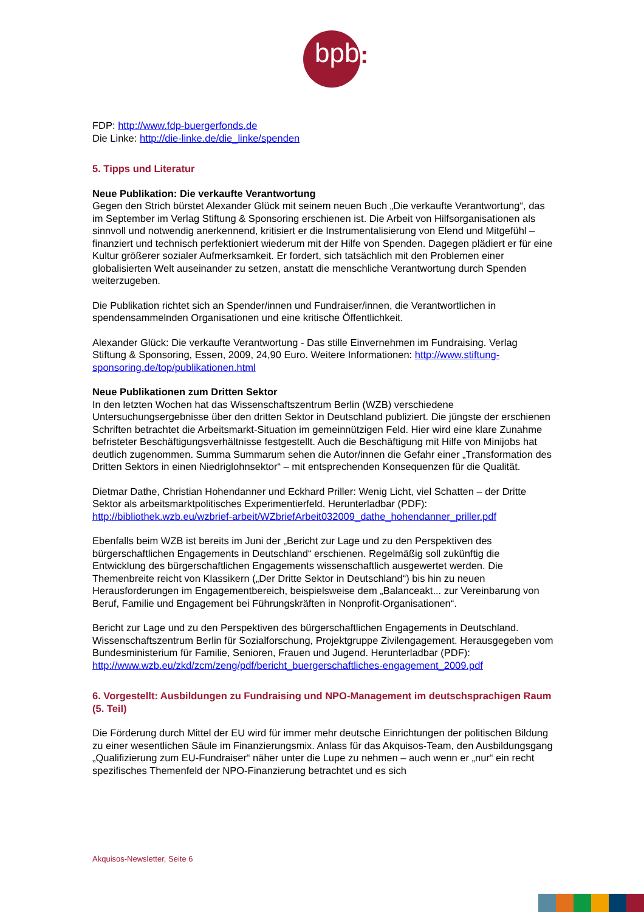bpb :
FDP: http://www.fdp-buergerfonds.de
Die Linke: http://die-linke.de/die_linke/spenden
5. Tipps und Literatur
Neue Publikation: Die verkaufte Verantwortung
Gegen den Strich bürstet Alexander Glück mit seinem neuen Buch „Die verkaufte Verantwortung“, das im September im Verlag Stiftung & Sponsoring erschienen ist. Die Arbeit von Hilfsorganisationen als sinnvoll und notwendig anerkennend, kritisiert er die Instrumentalisierung von Elend und Mitgefühl – finanziert und technisch perfektioniert wiederum mit der Hilfe von Spenden. Dagegen plädiert er für eine Kultur größerer sozialer Aufmerksamkeit. Er fordert, sich tatsächlich mit den Problemen einer globalisierten Welt auseinander zu setzen, anstatt die menschliche Verantwortung durch Spenden weiterzugeben.
Die Publikation richtet sich an Spender/innen und Fundraiser/innen, die Verantwortlichen in spendensammelnden Organisationen und eine kritische Öffentlichkeit.
Alexander Glück: Die verkaufte Verantwortung - Das stille Einvernehmen im Fundraising. Verlag Stiftung & Sponsoring, Essen, 2009, 24,90 Euro. Weitere Informationen: http://www.stiftung-sponsoring.de/top/publikationen.html
Neue Publikationen zum Dritten Sektor
In den letzten Wochen hat das Wissenschaftszentrum Berlin (WZB) verschiedene Untersuchungsergebnisse über den dritten Sektor in Deutschland publiziert. Die jüngste der erschienen Schriften betrachtet die Arbeitsmarkt-Situation im gemeinnützigen Feld. Hier wird eine klare Zunahme befristeter Beschäftigungsverhältnisse festgestellt. Auch die Beschäftigung mit Hilfe von Minijobs hat deutlich zugenommen. Summa Summarum sehen die Autor/innen die Gefahr einer „Transformation des Dritten Sektors in einen Niedriglohnsektor“ – mit entsprechenden Konsequenzen für die Qualität.
Dietmar Dathe, Christian Hohendanner und Eckhard Priller: Wenig Licht, viel Schatten – der Dritte Sektor als arbeitsmarktpolitisches Experimentierfeld. Herunterladbar (PDF): http://bibliothek.wzb.eu/wzbrief-arbeit/WZbriefArbeit032009_dathe_hohendanner_priller.pdf
Ebenfalls beim WZB ist bereits im Juni der „Bericht zur Lage und zu den Perspektiven des bürgerschaftlichen Engagements in Deutschland“ erschienen. Regelmäßig soll zukünftig die Entwicklung des bürgerschaftlichen Engagements wissenschaftlich ausgewertet werden. Die Themenbreite reicht von Klassikern („Der Dritte Sektor in Deutschland“) bis hin zu neuen Herausforderungen im Engagementbereich, beispielsweise dem „Balanceakt... zur Vereinbarung von Beruf, Familie und Engagement bei Führungskräften in Nonprofit-Organisationen“.
Bericht zur Lage und zu den Perspektiven des bürgerschaftlichen Engagements in Deutschland. Wissenschaftszentrum Berlin für Sozialforschung, Projektgruppe Zivilengagement. Herausgegeben vom Bundesministerium für Familie, Senioren, Frauen und Jugend. Herunterladbar (PDF): http://www.wzb.eu/zkd/zcm/zeng/pdf/bericht_buergerschaftliches-engagement_2009.pdf
6. Vorgestellt: Ausbildungen zu Fundraising und NPO-Management im deutschsprachigen Raum (5. Teil)
Die Förderung durch Mittel der EU wird für immer mehr deutsche Einrichtungen der politischen Bildung zu einer wesentlichen Säule im Finanzierungsmix. Anlass für das Akquisos-Team, den Ausbildungsgang „Qualifizierung zum EU-Fundraiser“ näher unter die Lupe zu nehmen – auch wenn er „nur“ ein recht spezifisches Themenfeld der NPO-Finanzierung betrachtet und es sich
Akquisos-Newsletter, Seite 6